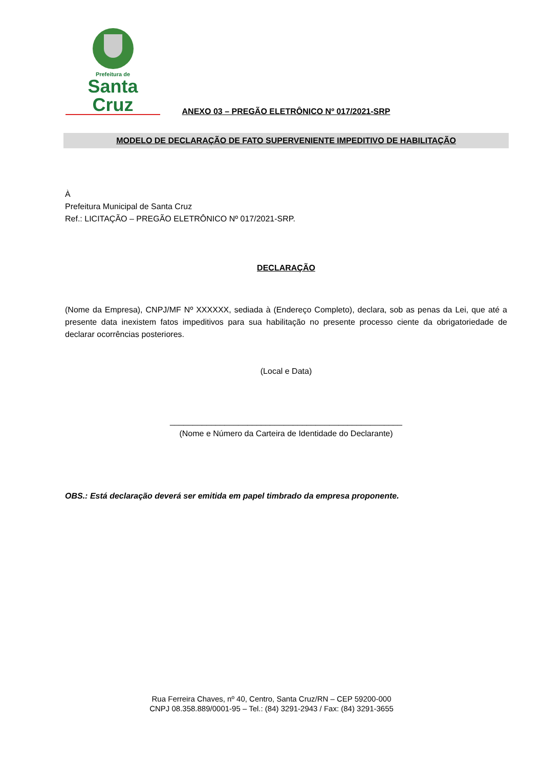Prefeitura de
Santa Cruz
ANEXO 03 – PREGÃO ELETRÔNICO Nº 017/2021-SRP
MODELO DE DECLARAÇÃO DE FATO SUPERVENIENTE IMPEDITIVO DE HABILITAÇÃO
À
Prefeitura Municipal de Santa Cruz
Ref.: LICITAÇÃO – PREGÃO ELETRÔNICO Nº 017/2021-SRP.
DECLARAÇÃO
(Nome da Empresa), CNPJ/MF Nº XXXXXX, sediada à (Endereço Completo), declara, sob as penas da Lei, que até a presente data inexistem fatos impeditivos para sua habilitação no presente processo ciente da obrigatoriedade de declarar ocorrências posteriores.
(Local e Data)
___________________________________________________
(Nome e Número da Carteira de Identidade do Declarante)
OBS.: Está declaração deverá ser emitida em papel timbrado da empresa proponente.
Rua Ferreira Chaves, nº 40, Centro, Santa Cruz/RN – CEP 59200-000
CNPJ 08.358.889/0001-95 – Tel.: (84) 3291-2943 / Fax: (84) 3291-3655